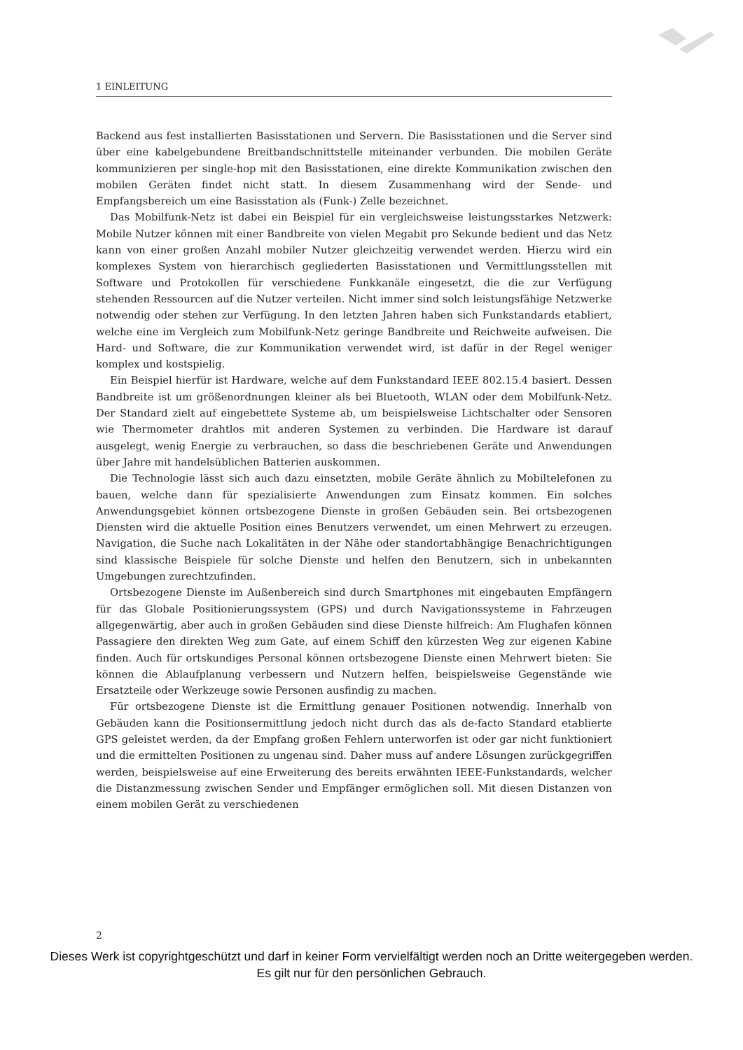1 EINLEITUNG
Backend aus fest installierten Basisstationen und Servern. Die Basisstationen und die Server sind über eine kabelgebundene Breitbandschnittstelle miteinander verbunden. Die mobilen Geräte kommunizieren per single-hop mit den Basisstationen, eine direkte Kommunikation zwischen den mobilen Geräten findet nicht statt. In diesem Zusammenhang wird der Sende- und Empfangsbereich um eine Basisstation als (Funk-) Zelle bezeichnet.
Das Mobilfunk-Netz ist dabei ein Beispiel für ein vergleichsweise leistungsstarkes Netzwerk: Mobile Nutzer können mit einer Bandbreite von vielen Megabit pro Sekunde bedient und das Netz kann von einer großen Anzahl mobiler Nutzer gleichzeitig verwendet werden. Hierzu wird ein komplexes System von hierarchisch gegliederten Basisstationen und Vermittlungsstellen mit Software und Protokollen für verschiedene Funkkanäle eingesetzt, die die zur Verfügung stehenden Ressourcen auf die Nutzer verteilen. Nicht immer sind solch leistungsfähige Netzwerke notwendig oder stehen zur Verfügung. In den letzten Jahren haben sich Funkstandards etabliert, welche eine im Vergleich zum Mobilfunk-Netz geringe Bandbreite und Reichweite aufweisen. Die Hard- und Software, die zur Kommunikation verwendet wird, ist dafür in der Regel weniger komplex und kostspielig.
Ein Beispiel hierfür ist Hardware, welche auf dem Funkstandard IEEE 802.15.4 basiert. Dessen Bandbreite ist um größenordnungen kleiner als bei Bluetooth, WLAN oder dem Mobilfunk-Netz. Der Standard zielt auf eingebettete Systeme ab, um beispielsweise Lichtschalter oder Sensoren wie Thermometer drahtlos mit anderen Systemen zu verbinden. Die Hardware ist darauf ausgelegt, wenig Energie zu verbrauchen, so dass die beschriebenen Geräte und Anwendungen über Jahre mit handelsüblichen Batterien auskommen.
Die Technologie lässt sich auch dazu einsetzten, mobile Geräte ähnlich zu Mobiltelefonen zu bauen, welche dann für spezialisierte Anwendungen zum Einsatz kommen. Ein solches Anwendungsgebiet können ortsbezogene Dienste in großen Gebäuden sein. Bei ortsbezogenen Diensten wird die aktuelle Position eines Benutzers verwendet, um einen Mehrwert zu erzeugen. Navigation, die Suche nach Lokalitäten in der Nähe oder standortabhängige Benachrichtigungen sind klassische Beispiele für solche Dienste und helfen den Benutzern, sich in unbekannten Umgebungen zurechtzufinden.
Ortsbezogene Dienste im Außenbereich sind durch Smartphones mit eingebauten Empfängern für das Globale Positionierungssystem (GPS) und durch Navigationssysteme in Fahrzeugen allgegenwärtig, aber auch in großen Gebäuden sind diese Dienste hilfreich: Am Flughafen können Passagiere den direkten Weg zum Gate, auf einem Schiff den kürzesten Weg zur eigenen Kabine finden. Auch für ortskundiges Personal können ortsbezogene Dienste einen Mehrwert bieten: Sie können die Ablaufplanung verbessern und Nutzern helfen, beispielsweise Gegenstände wie Ersatzteile oder Werkzeuge sowie Personen ausfindig zu machen.
Für ortsbezogene Dienste ist die Ermittlung genauer Positionen notwendig. Innerhalb von Gebäuden kann die Positionsermittlung jedoch nicht durch das als de-facto Standard etablierte GPS geleistet werden, da der Empfang großen Fehlern unterworfen ist oder gar nicht funktioniert und die ermittelten Positionen zu ungenau sind. Daher muss auf andere Lösungen zurückgegriffen werden, beispielsweise auf eine Erweiterung des bereits erwähnten IEEE-Funkstandards, welcher die Distanzmessung zwischen Sender und Empfänger ermöglichen soll. Mit diesen Distanzen von einem mobilen Gerät zu verschiedenen
2
Dieses Werk ist copyrightgeschützt und darf in keiner Form vervielfältigt werden noch an Dritte weitergegeben werden.
Es gilt nur für den persönlichen Gebrauch.